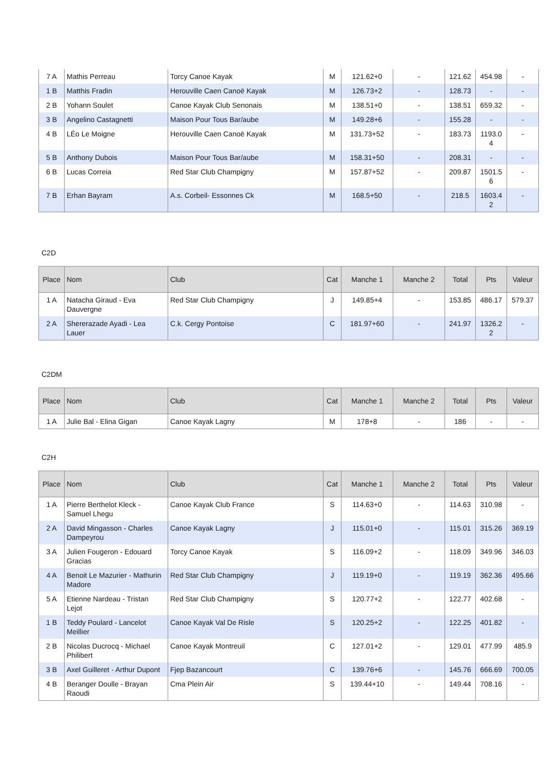| 7 A | Mathis Perreau | Torcy Canoe Kayak | M | 121.62+0 | - | 121.62 | 454.98 | - |
| 1 B | Matthis Fradin | Herouville Caen Canoë Kayak | M | 126.73+2 | - | 128.73 | - | - |
| 2 B | Yohann Soulet | Canoe Kayak Club Senonais | M | 138.51+0 | - | 138.51 | 659.32 | - |
| 3 B | Angelino Castagnetti | Maison Pour Tous Bar/aube | M | 149.28+6 | - | 155.28 | - | - |
| 4 B | LÉo Le Moigne | Herouville Caen Canoë Kayak | M | 131.73+52 | - | 183.73 | 1193.0 4 | - |
| 5 B | Anthony Dubois | Maison Pour Tous Bar/aube | M | 158.31+50 | - | 208.31 | - | - |
| 6 B | Lucas Correia | Red Star Club Champigny | M | 157.87+52 | - | 209.87 | 1501.5 6 | - |
| 7 B | Erhan Bayram | A.s. Corbeil- Essonnes Ck | M | 168.5+50 | - | 218.5 | 1603.4 2 | - |
C2D
| Place | Nom | Club | Cat | Manche 1 | Manche 2 | Total | Pts | Valeur |
| --- | --- | --- | --- | --- | --- | --- | --- | --- |
| 1 A | Natacha Giraud - Eva Dauvergne | Red Star Club Champigny | J | 149.85+4 | - | 153.85 | 486.17 | 579.37 |
| 2 A | Shererazade Ayadi - Lea Lauer | C.k. Cergy Pontoise | C | 181.97+60 | - | 241.97 | 1326.2 2 | - |
C2DM
| Place | Nom | Club | Cat | Manche 1 | Manche 2 | Total | Pts | Valeur |
| --- | --- | --- | --- | --- | --- | --- | --- | --- |
| 1 A | Julie Bal - Elina Gigan | Canoe Kayak Lagny | M | 178+8 | - | 186 | - | - |
C2H
| Place | Nom | Club | Cat | Manche 1 | Manche 2 | Total | Pts | Valeur |
| --- | --- | --- | --- | --- | --- | --- | --- | --- |
| 1 A | Pierre Berthelot Kleck - Samuel Lhegu | Canoe Kayak Club France | S | 114.63+0 | - | 114.63 | 310.98 | - |
| 2 A | David Mingasson - Charles Dampeyrou | Canoe Kayak Lagny | J | 115.01+0 | - | 115.01 | 315.26 | 369.19 |
| 3 A | Julien Fougeron - Edouard Gracias | Torcy Canoe Kayak | S | 116.09+2 | - | 118.09 | 349.96 | 346.03 |
| 4 A | Benoit Le Mazurier - Mathurin Madore | Red Star Club Champigny | J | 119.19+0 | - | 119.19 | 362.36 | 495.66 |
| 5 A | Etienne Nardeau - Tristan Lejot | Red Star Club Champigny | S | 120.77+2 | - | 122.77 | 402.68 | - |
| 1 B | Teddy Poulard - Lancelot Meillier | Canoe Kayak Val De Risle | S | 120.25+2 | - | 122.25 | 401.82 | - |
| 2 B | Nicolas Ducrocq - Michael Philibert | Canoe Kayak Montreuil | C | 127.01+2 | - | 129.01 | 477.99 | 485.9 |
| 3 B | Axel Guilleret - Arthur Dupont | Fjep Bazancourt | C | 139.76+6 | - | 145.76 | 666.69 | 700.05 |
| 4 B | Beranger Doulle - Brayan Raoudi | Cma Plein Air | S | 139.44+10 | - | 149.44 | 708.16 | - |